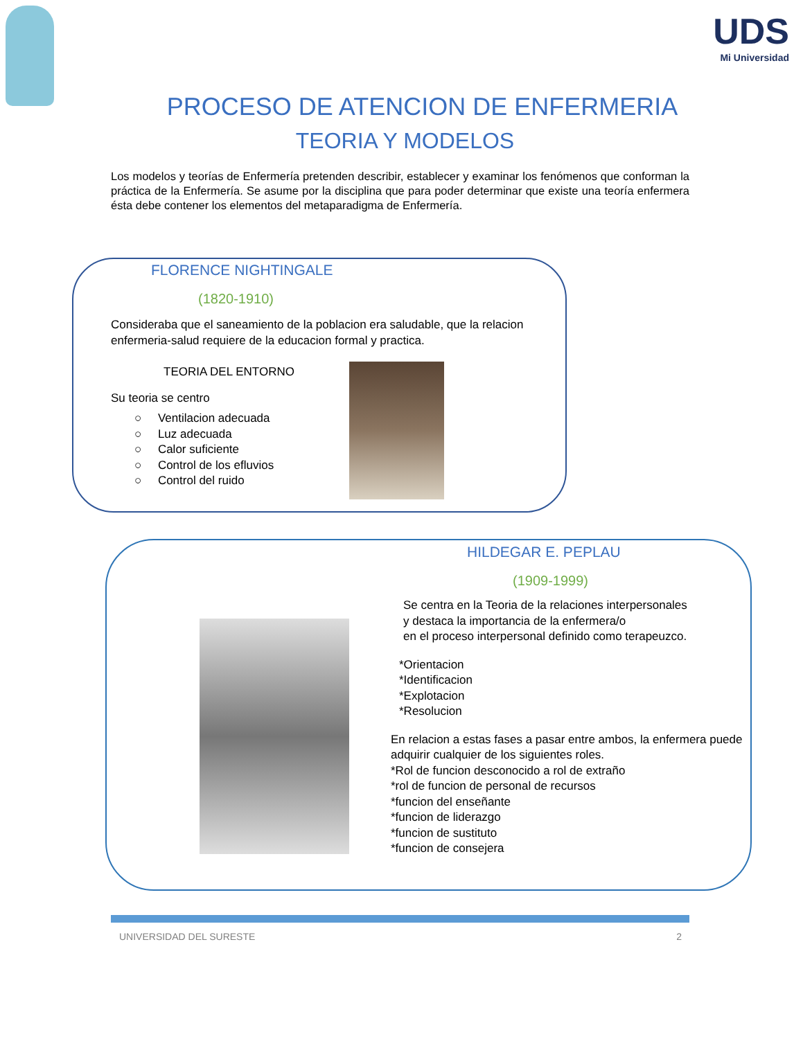UDS
Mi Universidad
PROCESO DE ATENCION DE ENFERMERIA
TEORIA Y MODELOS
Los modelos y teorías de Enfermería pretenden describir, establecer y examinar los fenómenos que conforman la práctica de la Enfermería. Se asume por la disciplina que para poder determinar que existe una teoría enfermera ésta debe contener los elementos del metaparadigma de Enfermería.
FLORENCE NIGHTINGALE
(1820-1910)
Consideraba que el saneamiento de la poblacion era saludable, que la relacion enfermeria-salud requiere de la educacion formal y practica.
TEORIA DEL ENTORNO
Su teoria se centro
○ Ventilacion adecuada
○ Luz adecuada
○ Calor suficiente
○ Control de los efluvios
○ Control del ruido
HILDEGAR E. PEPLAU
(1909-1999)
Se centra en la Teoria de la relaciones interpersonales
y destaca la importancia de la enfermera/o
en el proceso interpersonal definido como terapeuzco.
*Orientacion
*Identificacion
*Explotacion
*Resolucion
En relacion a estas fases a pasar entre ambos, la enfermera puede adquirir cualquier de los siguientes roles.
*Rol de funcion desconocido a rol de extraño
*rol de funcion de personal de recursos
*funcion del enseñante
*funcion de liderazgo
*funcion de sustituto
*funcion de consejera
UNIVERSIDAD DEL SURESTE 2